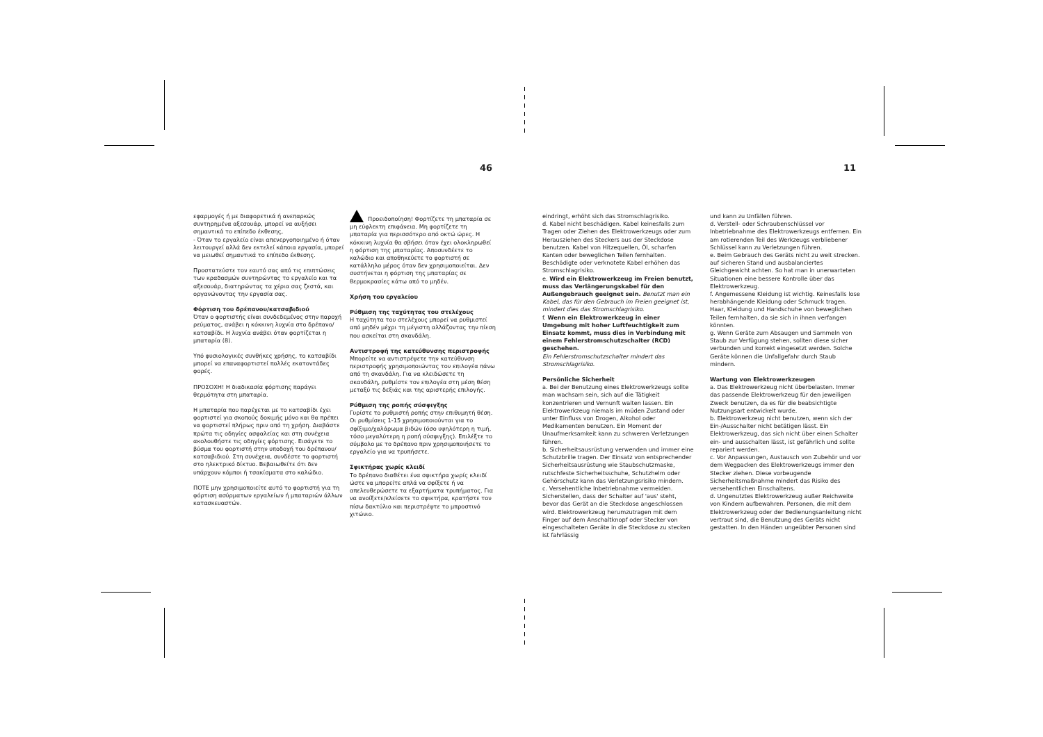46 11
εφαρμογές ή με διαφορετικά ή ανεπαρκώς συντηρημένα αξεσουάρ, μπορεί να αυξήσει σημαντικά το επίπεδο έκθεσης,
- Όταν το εργαλείο είναι απενεργοποιημένο ή όταν λειτουργεί αλλά δεν εκτελεί κάποια εργασία, μπορεί να μειωθεί σημαντικά το επίπεδο έκθεσης.
Προστατεύστε τον εαυτό σας από τις επιπτώσεις των κραδασμών συντηρώντας το εργαλείο και τα αξεσουάρ, διατηρώντας τα χέρια σας ζεστά, και οργανώνοντας την εργασία σας.
Φόρτιση του δρέπανου/κατσαβιδιού
Όταν ο φορτιστής είναι συνδεδεμένος στην παροχή ρεύματος, ανάβει η κόκκινη λυχνία στο δρέπανο/κατσαβίδι. Η λυχνία ανάβει όταν φορτίζεται η μπαταρία (8).
Υπό φυσιολογικές συνθήκες χρήσης, το κατσαβίδι μπορεί να επαναφορτιστεί πολλές εκατοντάδες φορές.
ΠΡΟΣΟΧΗ! Η διαδικασία φόρτισης παράγει θερμότητα στη μπαταρία.
Η μπαταρία που παρέχεται με το κατσαβίδι έχει φορτιστεί για σκοπούς δοκιμής μόνο και θα πρέπει να φορτιστεί πλήρως πριν από τη χρήση. Διαβάστε πρώτα τις οδηγίες ασφαλείας και στη συνέχεια ακολουθήστε τις οδηγίες φόρτισης. Εισάγετε το βύσμα του φορτιστή στην υποδοχή του δρέπανου/κατσαβιδιού. Στη συνέχεια, συνδέστε το φορτιστή στο ηλεκτρικό δίκτυο. Βεβαιωθείτε ότι δεν υπάρχουν κόμποι ή τσακίσματα στο καλώδιο.
ΠΟΤΕ μην χρησιμοποιείτε αυτό το φορτιστή για τη φόρτιση ασύρματων εργαλείων ή μπαταριών άλλων κατασκευαστών.
Προειδοποίηση! Φορτίζετε τη μπαταρία σε μη εύφλεκτη επιφάνεια. Μη φορτίζετε τη μπαταρία για περισσότερο από οκτώ ώρες. Η κόκκινη λυχνία θα σβήσει όταν έχει ολοκληρωθεί η φόρτιση της μπαταρίας. Αποσυνδέετε το καλώδιο και αποθηκεύετε το φορτιστή σε κατάλληλο μέρος όταν δεν χρησιμοποιείται. Δεν συστήνεται η φόρτιση της μπαταρίας σε θερμοκρασίες κάτω από το μηδέν.
Χρήση του εργαλείου
Ρύθμιση της ταχύτητας του στελέχους
Η ταχύτητα του στελέχους μπορεί να ρυθμιστεί από μηδέν μέχρι τη μέγιστη αλλάζοντας την πίεση που ασκείται στη σκανδάλη.
Αντιστροφή της κατεύθυνσης περιστροφής
Μπορείτε να αντιστρέψετε την κατεύθυνση περιστροφής χρησιμοποιώντας τον επιλογέα πάνω από τη σκανδάλη. Για να κλειδώσετε τη σκανδάλη, ρυθμίστε τον επιλογέα στη μέση θέση μεταξύ τις δεξιάς και της αριστερής επιλογής.
Ρύθμιση της ροπής σύσφιγξης
Γυρίστε το ρυθμιστή ροπής στην επιθυμητή θέση. Οι ρυθμίσεις 1-15 χρησιμοποιούνται για το σφίξιμο/χαλάρωμα βιδών (όσο υψηλότερη η τιμή, τόσο μεγαλύτερη η ροπή σύσφιγξης). Επιλέξτε το σύμβολο με το δρέπανο πριν χρησιμοποιήσετε το εργαλείο για να τρυπήσετε.
Σφικτήρας χωρίς κλειδί
Το δρέπανο διαθέτει ένα σφικτήρα χωρίς κλειδί ώστε να μπορείτε απλά να σφίξετε ή να απελευθερώσετε τα εξαρτήματα τρυπήματος. Για να ανοίξετε/κλείσετε το σφικτήρα, κρατήστε τον πίσω δακτύλιο και περιστρέψτε το μπροστινό χιτώνιο.
eindringt, erhöht sich das Stromschlagrisiko.
d. Kabel nicht beschädigen. Kabel keinesfalls zum Tragen oder Ziehen des Elektrowerkzeugs oder zum Herausziehen des Steckers aus der Steckdose benutzen. Kabel von Hitzequellen, Öl, scharfen Kanten oder beweglichen Teilen fernhalten. Beschädigte oder verknotete Kabel erhöhen das Stromschlagrisiko.
e. Wird ein Elektrowerkzeug im Freien benutzt, muss das Verlängerungskabel für den Außengebrauch geeignet sein. Benutzt man ein Kabel, das für den Gebrauch im Freien geeignet ist, mindert dies das Stromschlagrisiko.
f. Wenn ein Elektrowerkzeug in einer Umgebung mit hoher Luftfeuchtigkeit zum Einsatz kommt, muss dies in Verbindung mit einem Fehlerstromschutzschalter (RCD) geschehen.
Ein Fehlerstromschutzschalter mindert das Stromschlagrisiko.
Persönliche Sicherheit
a. Bei der Benutzung eines Elektrowerkzeugs sollte man wachsam sein, sich auf die Tätigkeit konzentrieren und Vernunft walten lassen. Ein Elektrowerkzeug niemals im müden Zustand oder unter Einfluss von Drogen, Alkohol oder Medikamenten benutzen. Ein Moment der Unaufmerksamkeit kann zu schweren Verletzungen führen.
b. Sicherheitsausrüstung verwenden und immer eine Schutzbrille tragen. Der Einsatz von entsprechender Sicherheitsausrüstung wie Staubschutzmaske, rutschfeste Sicherheitsschuhe, Schutzhelm oder Gehörschutz kann das Verletzungsrisiko mindern.
c. Versehentliche Inbetriebnahme vermeiden. Sicherstellen, dass der Schalter auf 'aus' steht, bevor das Gerät an die Steckdose angeschlossen wird. Elektrowerkzeug herumzutragen mit dem Finger auf dem Anschaltknopf oder Stecker von eingeschalteten Geräte in die Steckdose zu stecken ist fahrlässig
und kann zu Unfällen führen.
d. Verstell- oder Schraubenschlüssel vor Inbetriebnahme des Elektrowerkzeugs entfernen. Ein am rotierenden Teil des Werkzeugs verbliebener Schlüssel kann zu Verletzungen führen.
e. Beim Gebrauch des Geräts nicht zu weit strecken. auf sicheren Stand und ausbalanciertes Gleichgewicht achten. So hat man in unerwarteten Situationen eine bessere Kontrolle über das Elektrowerkzeug.
f. Angemessene Kleidung ist wichtig. Keinesfalls lose herabhängende Kleidung oder Schmuck tragen. Haar, Kleidung und Handschuhe von beweglichen Teilen fernhalten, da sie sich in ihnen verfangen könnten.
g. Wenn Geräte zum Absaugen und Sammeln von Staub zur Verfügung stehen, sollten diese sicher verbunden und korrekt eingesetzt werden. Solche Geräte können die Unfallgefahr durch Staub mindern.
Wartung von Elektrowerkzeugen
a. Das Elektrowerkzeug nicht überbelasten. Immer das passende Elektrowerkzeug für den jeweiligen Zweck benutzen, da es für die beabsichtigte Nutzungsart entwickelt wurde.
b. Elektrowerkzeug nicht benutzen, wenn sich der Ein-/Ausschalter nicht betätigen lässt. Ein Elektrowerkzeug, das sich nicht über einen Schalter ein- und ausschalten lässt, ist gefährlich und sollte repariert werden.
c. Vor Anpassungen, Austausch von Zubehör und vor dem Wegpacken des Elektrowerkzeugs immer den Stecker ziehen. Diese vorbeugende Sicherheitsmaßnahme mindert das Risiko des versehentlichen Einschaltens.
d. Ungenutztes Elektrowerkzeug außer Reichweite von Kindern aufbewahren. Personen, die mit dem Elektrowerkzeug oder der Bedienungsanleitung nicht vertraut sind, die Benutzung des Geräts nicht gestatten. In den Händen ungeübter Personen sind